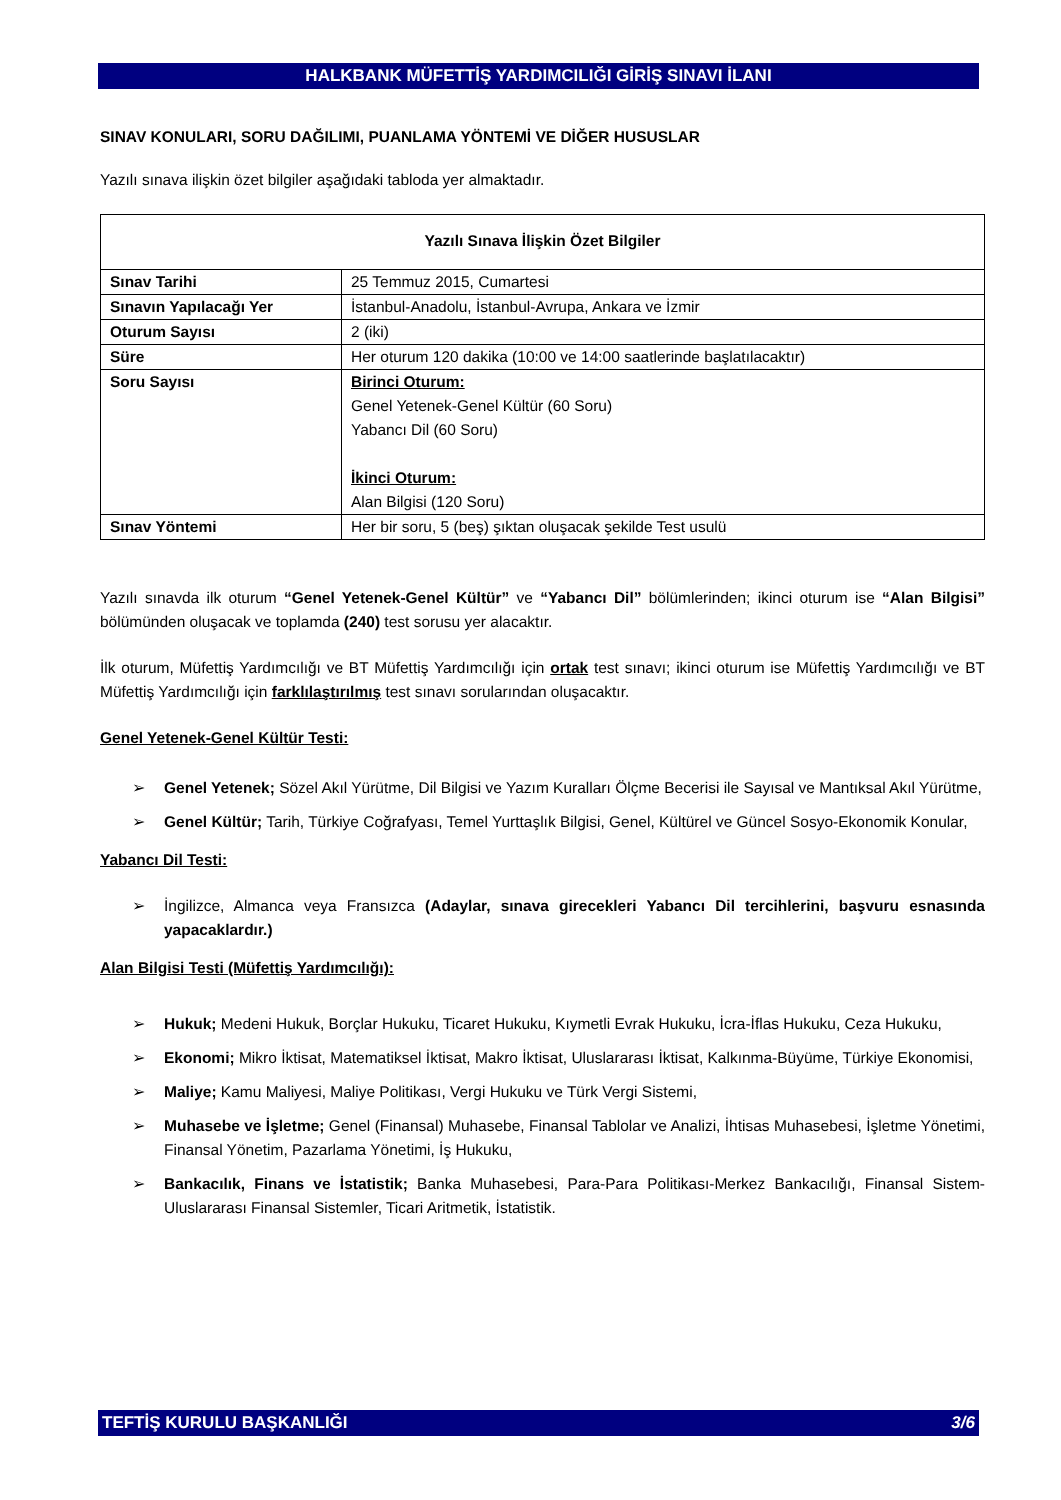HALKBANK MÜFETTİŞ YARDIMCILIĞI GİRİŞ SINAVI İLANI
SINAV KONULARI, SORU DAĞILIMI, PUANLAMA YÖNTEMİ VE DİĞER HUSUSLAR
Yazılı sınava ilişkin özet bilgiler aşağıdaki tabloda yer almaktadır.
| Yazılı Sınava İlişkin Özet Bilgiler | |
| Sınav Tarihi | 25 Temmuz 2015, Cumartesi |
| Sınavın Yapılacağı Yer | İstanbul-Anadolu, İstanbul-Avrupa, Ankara ve İzmir |
| Oturum Sayısı | 2 (iki) |
| Süre | Her oturum 120 dakika (10:00 ve 14:00 saatlerinde başlatılacaktır) |
| Soru Sayısı | Birinci Oturum: Genel Yetenek-Genel Kültür (60 Soru) Yabancı Dil (60 Soru) İkinci Oturum: Alan Bilgisi (120 Soru) |
| Sınav Yöntemi | Her bir soru, 5 (beş) şıktan oluşacak şekilde Test usulü |
Yazılı sınavda ilk oturum “Genel Yetenek-Genel Kültür” ve “Yabancı Dil” bölümlerinden; ikinci oturum ise “Alan Bilgisi” bölümünden oluşacak ve toplamda (240) test sorusu yer alacaktır.
İlk oturum, Müfettiş Yardımcılığı ve BT Müfettiş Yardımcılığı için ortak test sınavı; ikinci oturum ise Müfettiş Yardımcılığı ve BT Müfettiş Yardımcılığı için farklılaştırılmış test sınavı sorularından oluşacaktır.
Genel Yetenek-Genel Kültür Testi:
➢ Genel Yetenek; Sözel Akıl Yürütme, Dil Bilgisi ve Yazım Kuralları Ölçme Becerisi ile Sayısal ve Mantıksal Akıl Yürütme,
➢ Genel Kültür; Tarih, Türkiye Coğrafyası, Temel Yurttaşlık Bilgisi, Genel, Kültürel ve Güncel Sosyo-Ekonomik Konular,
Yabancı Dil Testi:
➢ İngilizce, Almanca veya Fransızca (Adaylar, sınava girecekleri Yabancı Dil tercihlerini, başvuru esnasında yapacaklardır.)
Alan Bilgisi Testi (Müfettiş Yardımcılığı):
➢ Hukuk; Medeni Hukuk, Borçlar Hukuku, Ticaret Hukuku, Kıymetli Evrak Hukuku, İcra-İflas Hukuku, Ceza Hukuku,
➢ Ekonomi; Mikro İktisat, Matematiksel İktisat, Makro İktisat, Uluslararası İktisat, Kalkınma-Büyüme, Türkiye Ekonomisi,
➢ Maliye; Kamu Maliyesi, Maliye Politikası, Vergi Hukuku ve Türk Vergi Sistemi,
➢ Muhasebe ve İşletme; Genel (Finansal) Muhasebe, Finansal Tablolar ve Analizi, İhtisas Muhasebesi, İşletme Yönetimi, Finansal Yönetim, Pazarlama Yönetimi, İş Hukuku,
➢ Bankacılık, Finans ve İstatistik; Banka Muhasebesi, Para-Para Politikası-Merkez Bankacılığı, Finansal Sistem-Uluslararası Finansal Sistemler, Ticari Aritmetik, İstatistik.
TEFTİŞ KURULU BAŞKANLIĞI 3/6